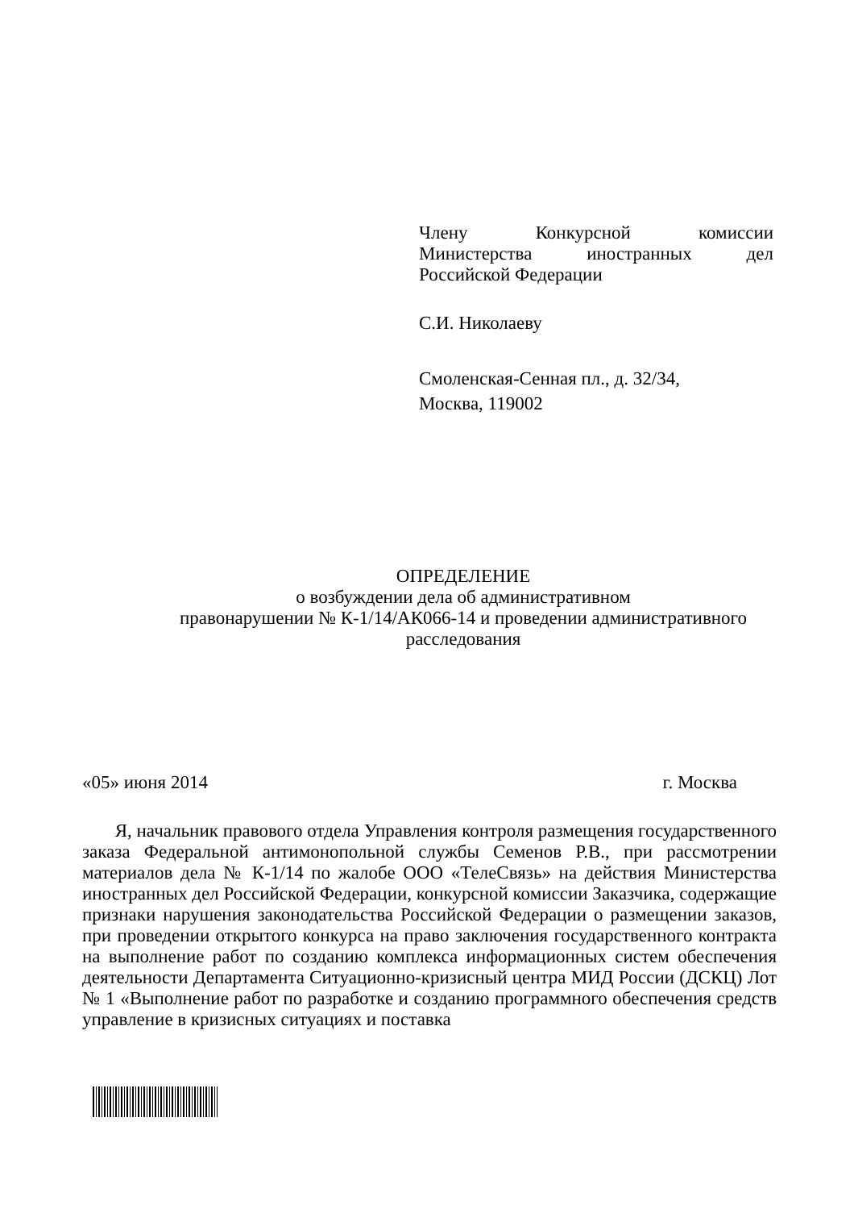Члену Конкурсной комиссии
Министерства иностранных дел
Российской Федерации
С.И. Николаеву
Смоленская-Сенная пл., д. 32/34,
Москва, 119002
ОПРЕДЕЛЕНИЕ
о возбуждении дела об административном
правонарушении № К-1/14/АК066-14 и проведении административного
расследования
«05» июня 2014 г. Москва
Я, начальник правового отдела Управления контроля размещения государственного заказа Федеральной антимонопольной службы Семенов Р.В., при рассмотрении материалов дела № К-1/14 по жалобе ООО «ТелеСвязь» на действия Министерства иностранных дел Российской Федерации, конкурсной комиссии Заказчика, содержащие признаки нарушения законодательства Российской Федерации о размещении заказов, при проведении открытого конкурса на право заключения государственного контракта на выполнение работ по созданию комплекса информационных систем обеспечения деятельности Департамента Ситуационно-кризисный центра МИД России (ДСКЦ) Лот № 1 «Выполнение работ по разработке и созданию программного обеспечения средств управление в кризисных ситуациях и поставка